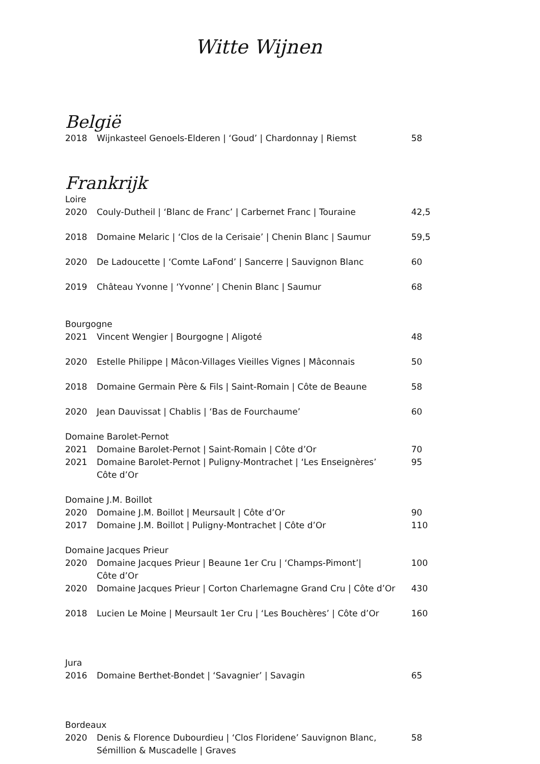Witte Wijnen
België
| 2018 | Wijnkasteel Genoels-Elderen / ‘Goud’ / Chardonnay / Riemst | 58 |
Frankrijk
Loire
| 2020 | Couly-Dutheil / ‘Blanc de Franc’ / Carbernet Franc / Touraine | 42,5 |
| 2018 | Domaine Melaric / ‘Clos de la Cerisaie’ / Chenin Blanc / Saumur | 59,5 |
| 2020 | De Ladoucette / ‘Comte LaFond’ / Sancerre / Sauvignon Blanc | 60 |
| 2019 | Château Yvonne / ‘Yvonne’ / Chenin Blanc / Saumur | 68 |
Bourgogne
| 2021 | Vincent Wengier / Bourgogne / Aligoté | 48 |
| 2020 | Estelle Philippe / Mâcon-Villages Vieilles Vignes / Mâconnais | 50 |
| 2018 | Domaine Germain Père & Fils / Saint-Romain / Côte de Beaune | 58 |
| 2020 | Jean Dauvissat / Chablis / ‘Bas de Fourchaume’ | 60 |
Domaine Barolet-Pernot
| 2021 | Domaine Barolet-Pernot / Saint-Romain / Côte d’Or | 70 |
| 2021 | Domaine Barolet-Pernot / Puligny-Montrachet / ‘Les Enseignères’ Côte d’Or | 95 |
Domaine J.M. Boillot
| 2020 | Domaine J.M. Boillot / Meursault / Côte d’Or | 90 |
| 2017 | Domaine J.M. Boillot / Puligny-Montrachet / Côte d’Or | 110 |
Domaine Jacques Prieur
| 2020 | Domaine Jacques Prieur / Beaune 1er Cru / ‘Champs-Pimont’/ Côte d’Or | 100 |
| 2020 | Domaine Jacques Prieur / Corton Charlemagne Grand Cru / Côte d’Or | 430 |
| 2018 | Lucien Le Moine / Meursault 1er Cru / ‘Les Bouchères’ / Côte d’Or | 160 |
Jura
| 2016 | Domaine Berthet-Bondet / ‘Savagnier’ / Savagin | 65 |
Bordeaux
| 2020 | Denis & Florence Dubourdieu / ‘Clos Floridene’ Sauvignon Blanc, Sémillion & Muscadelle / Graves | 58 |